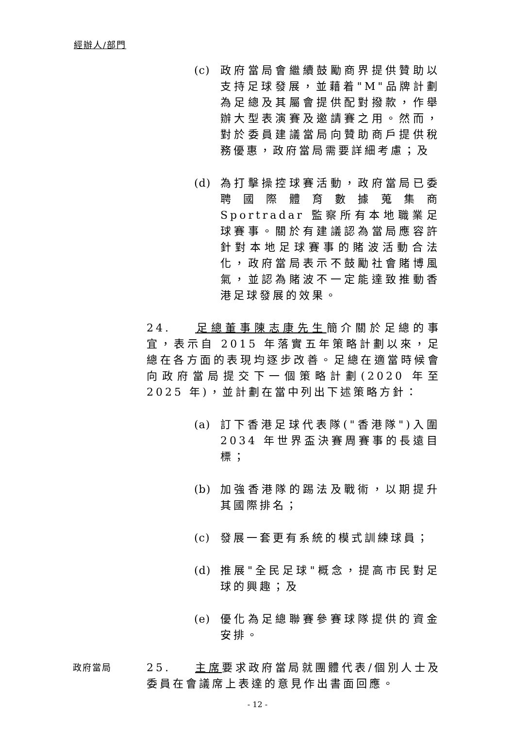經辦人/部門
(c) 政府當局會繼續鼓勵商界提供贊助以支持足球發展，並藉着"M"品牌計劃為足總及其屬會提供配對撥款，作舉辦大型表演賽及邀請賽之用。然而，對於委員建議當局向贊助商戶提供稅務優惠，政府當局需要詳細考慮；及
(d) 為打擊操控球賽活動，政府當局已委聘國際體育數據蒐集商 Sportradar 監察所有本地職業足球賽事。關於有建議認為當局應容許針對本地足球賽事的賭波活動合法化，政府當局表示不鼓勵社會賭博風氣，並認為賭波不一定能達致推動香港足球發展的效果。
24. 足總董事陳志康先生簡介關於足總的事宜，表示自 2015 年落實五年策略計劃以來，足總在各方面的表現均逐步改善。足總在適當時候會向政府當局提交下一個策略計劃(2020 年至 2025 年)，並計劃在當中列出下述策略方針：
(a) 訂下香港足球代表隊("香港隊")入圍 2034 年世界盃決賽周賽事的長遠目標；
(b) 加強香港隊的踢法及戰術，以期提升其國際排名；
(c) 發展一套更有系統的模式訓練球員；
(d) 推展"全民足球"概念，提高市民對足球的興趣；及
(e) 優化為足總聯賽參賽球隊提供的資金安排。
政府當局 25. 主席要求政府當局就團體代表/個別人士及委員在會議席上表達的意見作出書面回應。
- 12 -